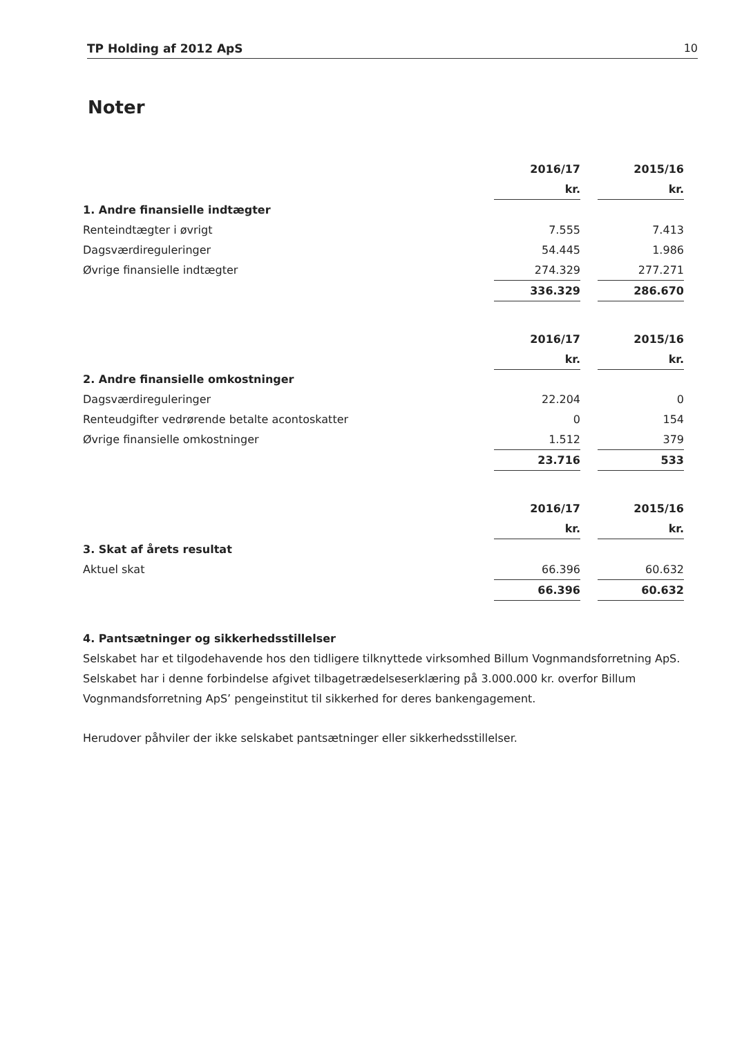TP Holding af 2012 ApS 10
Noter
| | 2016/17 | | 2015/16 |
| | kr. | | kr. |
| 1. Andre finansielle indtægter | | | |
| Renteindtægter i øvrigt | 7.555 | | 7.413 |
| Dagsværdireguleringer | 54.445 | | 1.986 |
| Øvrige finansielle indtægter | 274.329 | | 277.271 |
| | 336.329 | | 286.670 |
| | 2016/17 | | 2015/16 |
| | kr. | | kr. |
| 2. Andre finansielle omkostninger | | | |
| Dagsværdireguleringer | 22.204 | | 0 |
| Renteudgifter vedrørende betalte acontoskatter | 0 | | 154 |
| Øvrige finansielle omkostninger | 1.512 | | 379 |
| | 23.716 | | 533 |
| | 2016/17 | | 2015/16 |
| | kr. | | kr. |
| 3. Skat af årets resultat | | | |
| Aktuel skat | 66.396 | | 60.632 |
| | 66.396 | | 60.632 |
4. Pantsætninger og sikkerhedsstillelser
Selskabet har et tilgodehavende hos den tidligere tilknyttede virksomhed Billum Vognmandsforretning ApS. Selskabet har i denne forbindelse afgivet tilbagetrædelseserklæring på 3.000.000 kr. overfor Billum Vognmandsforretning ApS’ pengeinstitut til sikkerhed for deres bankengagement.
Herudover påhviler der ikke selskabet pantsætninger eller sikkerhedsstillelser.